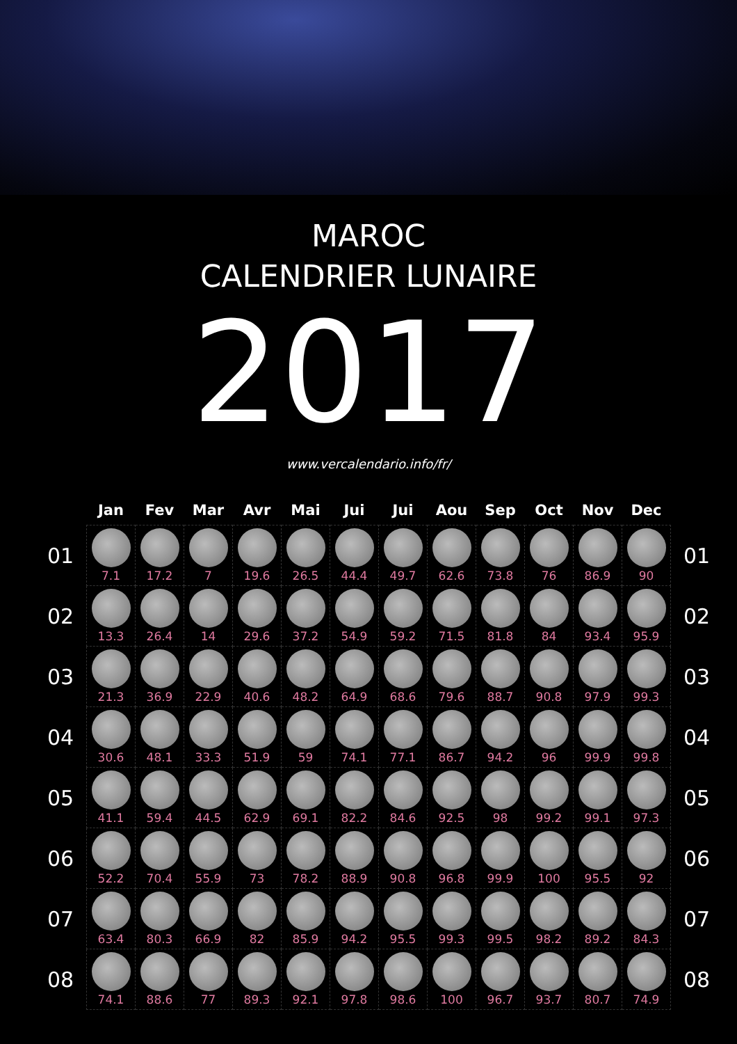MAROC
CALENDRIER LUNAIRE
2017
www.vercalendario.info/fr/
| | Jan | Fev | Mar | Avr | Mai | Jui | Jui | Aou | Sep | Oct | Nov | Dec | |
| --- | --- | --- | --- | --- | --- | --- | --- | --- | --- | --- | --- | --- | --- |
| 01 | 7.1 | 17.2 | 7 | 19.6 | 26.5 | 44.4 | 49.7 | 62.6 | 73.8 | 76 | 86.9 | 90 | 01 |
| 02 | 13.3 | 26.4 | 14 | 29.6 | 37.2 | 54.9 | 59.2 | 71.5 | 81.8 | 84 | 93.4 | 95.9 | 02 |
| 03 | 21.3 | 36.9 | 22.9 | 40.6 | 48.2 | 64.9 | 68.6 | 79.6 | 88.7 | 90.8 | 97.9 | 99.3 | 03 |
| 04 | 30.6 | 48.1 | 33.3 | 51.9 | 59 | 74.1 | 77.1 | 86.7 | 94.2 | 96 | 99.9 | 99.8 | 04 |
| 05 | 41.1 | 59.4 | 44.5 | 62.9 | 69.1 | 82.2 | 84.6 | 92.5 | 98 | 99.2 | 99.1 | 97.3 | 05 |
| 06 | 52.2 | 70.4 | 55.9 | 73 | 78.2 | 88.9 | 90.8 | 96.8 | 99.9 | 100 | 95.5 | 92 | 06 |
| 07 | 63.4 | 80.3 | 66.9 | 82 | 85.9 | 94.2 | 95.5 | 99.3 | 99.5 | 98.2 | 89.2 | 84.3 | 07 |
| 08 | 74.1 | 88.6 | 77 | 89.3 | 92.1 | 97.8 | 98.6 | 100 | 96.7 | 93.7 | 80.7 | 74.9 | 08 |